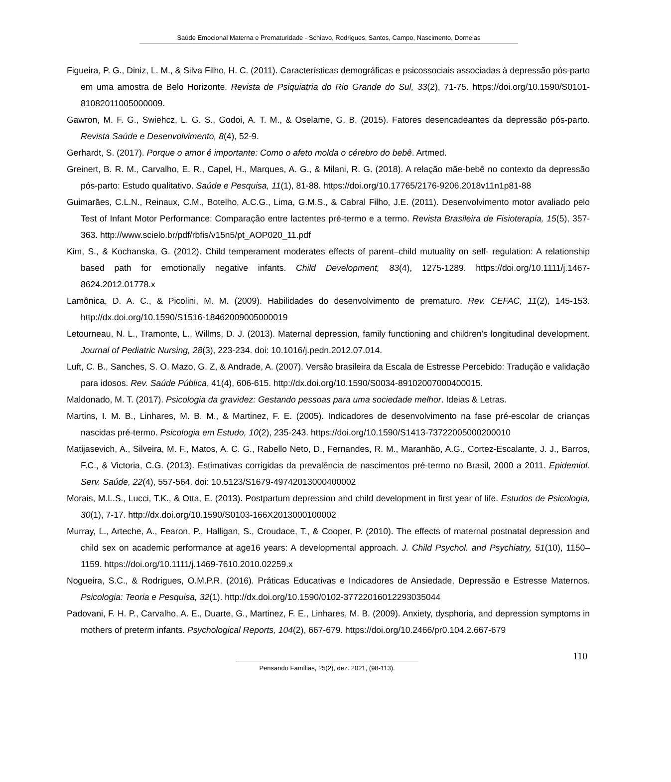Saúde Emocional Materna e Prematuridade - Schiavo, Rodrigues, Santos, Campo, Nascimento, Dornelas
Figueira, P. G., Diniz, L. M., & Silva Filho, H. C. (2011). Características demográficas e psicossociais associadas à depressão pós-parto em uma amostra de Belo Horizonte. Revista de Psiquiatria do Rio Grande do Sul, 33(2), 71-75. https://doi.org/10.1590/S0101-81082011005000009.
Gawron, M. F. G., Swiehcz, L. G. S., Godoi, A. T. M., & Oselame, G. B. (2015). Fatores desencadeantes da depressão pós-parto. Revista Saúde e Desenvolvimento, 8(4), 52-9.
Gerhardt, S. (2017). Porque o amor é importante: Como o afeto molda o cérebro do bebê. Artmed.
Greinert, B. R. M., Carvalho, E. R., Capel, H., Marques, A. G., & Milani, R. G. (2018). A relação mãe-bebê no contexto da depressão pós-parto: Estudo qualitativo. Saúde e Pesquisa, 11(1), 81-88. https://doi.org/10.17765/2176-9206.2018v11n1p81-88
Guimarães, C.L.N., Reinaux, C.M., Botelho, A.C.G., Lima, G.M.S., & Cabral Filho, J.E. (2011). Desenvolvimento motor avaliado pelo Test of Infant Motor Performance: Comparação entre lactentes pré-termo e a termo. Revista Brasileira de Fisioterapia, 15(5), 357-363. http://www.scielo.br/pdf/rbfis/v15n5/pt_AOP020_11.pdf
Kim, S., & Kochanska, G. (2012). Child temperament moderates effects of parent–child mutuality on self- regulation: A relationship based path for emotionally negative infants. Child Development, 83(4), 1275-1289. https://doi.org/10.1111/j.1467-8624.2012.01778.x
Lamônica, D. A. C., & Picolini, M. M. (2009). Habilidades do desenvolvimento de prematuro. Rev. CEFAC, 11(2), 145-153. http://dx.doi.org/10.1590/S1516-18462009005000019
Letourneau, N. L., Tramonte, L., Willms, D. J. (2013). Maternal depression, family functioning and children's longitudinal development. Journal of Pediatric Nursing, 28(3), 223-234. doi: 10.1016/j.pedn.2012.07.014.
Luft, C. B., Sanches, S. O. Mazo, G. Z, & Andrade, A. (2007). Versão brasileira da Escala de Estresse Percebido: Tradução e validação para idosos. Rev. Saúde Pública, 41(4), 606-615. http://dx.doi.org/10.1590/S0034-89102007000400015.
Maldonado, M. T. (2017). Psicologia da gravidez: Gestando pessoas para uma sociedade melhor. Ideias & Letras.
Martins, I. M. B., Linhares, M. B. M., & Martinez, F. E. (2005). Indicadores de desenvolvimento na fase pré-escolar de crianças nascidas pré-termo. Psicologia em Estudo, 10(2), 235-243. https://doi.org/10.1590/S1413-73722005000200010
Matijasevich, A., Silveira, M. F., Matos, A. C. G., Rabello Neto, D., Fernandes, R. M., Maranhão, A.G., Cortez-Escalante, J. J., Barros, F.C., & Victoria, C.G. (2013). Estimativas corrigidas da prevalência de nascimentos pré-termo no Brasil, 2000 a 2011. Epidemiol. Serv. Saúde, 22(4), 557-564. doi: 10.5123/S1679-49742013000400002
Morais, M.L.S., Lucci, T.K., & Otta, E. (2013). Postpartum depression and child development in first year of life. Estudos de Psicologia, 30(1), 7-17. http://dx.doi.org/10.1590/S0103-166X2013000100002
Murray, L., Arteche, A., Fearon, P., Halligan, S., Croudace, T., & Cooper, P. (2010). The effects of maternal postnatal depression and child sex on academic performance at age16 years: A developmental approach. J. Child Psychol. and Psychiatry, 51(10), 1150–1159. https://doi.org/10.1111/j.1469-7610.2010.02259.x
Nogueira, S.C., & Rodrigues, O.M.P.R. (2016). Práticas Educativas e Indicadores de Ansiedade, Depressão e Estresse Maternos. Psicologia: Teoria e Pesquisa, 32(1). http://dx.doi.org/10.1590/0102-3772201601229303504­4
Padovani, F. H. P., Carvalho, A. E., Duarte, G., Martinez, F. E., Linhares, M. B. (2009). Anxiety, dysphoria, and depression symptoms in mothers of preterm infants. Psychological Reports, 104(2), 667-679. https://doi.org/10.2466/pr0.104.2.667-679
110
Pensando Famílias, 25(2), dez. 2021, (98-113).